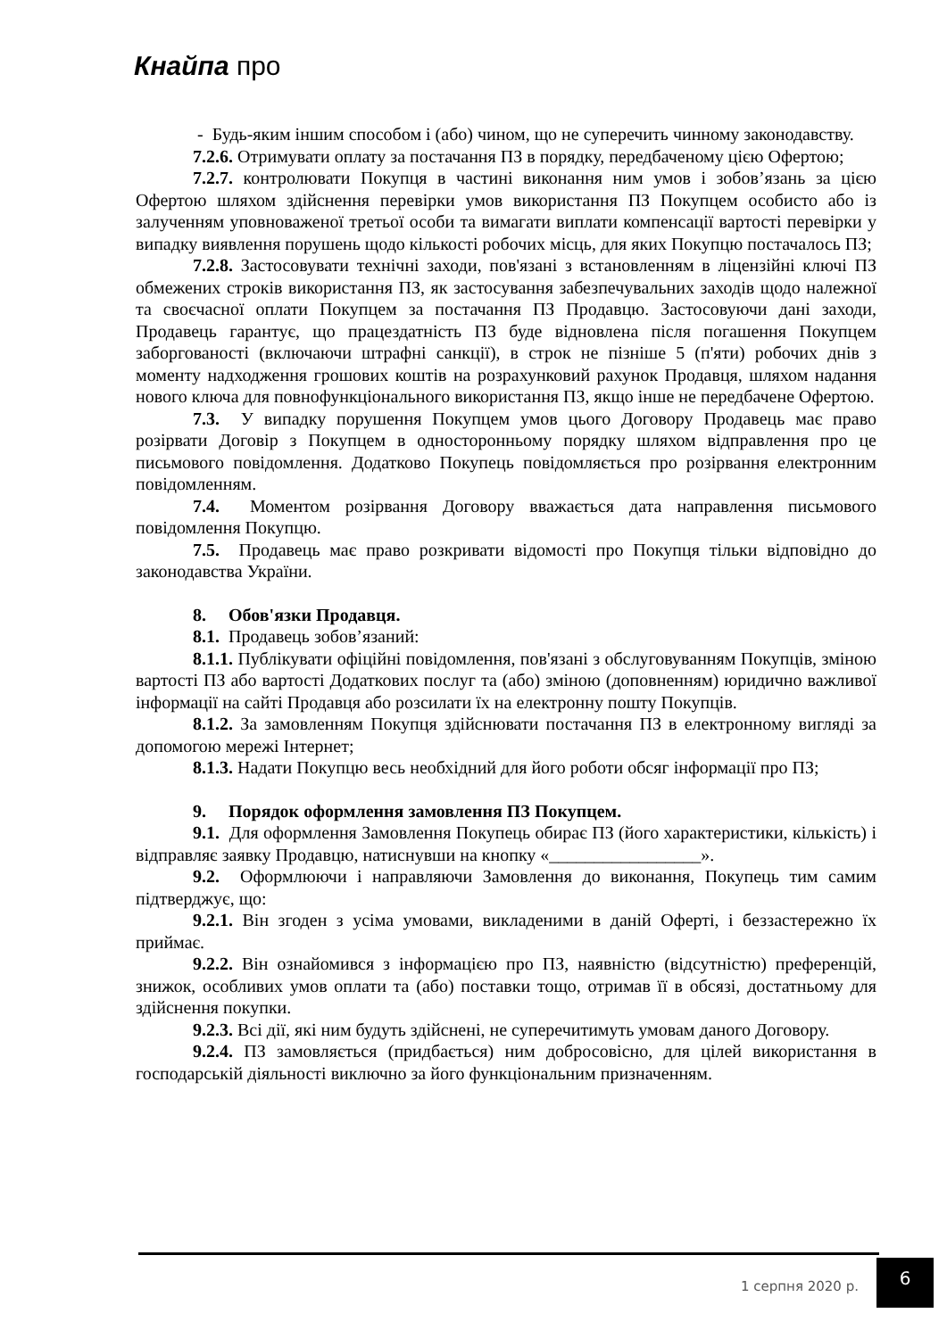Кнайпа про
- Будь-яким іншим способом і (або) чином, що не суперечить чинному законодавству.
7.2.6. Отримувати оплату за постачання ПЗ в порядку, передбаченому цією Офертою;
7.2.7. контролювати Покупця в частині виконання ним умов і зобов’язань за цією Офертою шляхом здійснення перевірки умов використання ПЗ Покупцем особисто або із залученням уповноваженої третьої особи та вимагати виплати компенсації вартості перевірки у випадку виявлення порушень щодо кількості робочих місць, для яких Покупцю постачалось ПЗ;
7.2.8. Застосовувати технічні заходи, пов'язані з встановленням в ліцензійні ключі ПЗ обмежених строків використання ПЗ, як застосування забезпечувальних заходів щодо належної та своєчасної оплати Покупцем за постачання ПЗ Продавцю. Застосовуючи дані заходи, Продавець гарантує, що працездатність ПЗ буде відновлена після погашення Покупцем заборгованості (включаючи штрафні санкції), в строк не пізніше 5 (п'яти) робочих днів з моменту надходження грошових коштів на розрахунковий рахунок Продавця, шляхом надання нового ключа для повнофункціонального використання ПЗ, якщо інше не передбачене Офертою.
7.3. У випадку порушення Покупцем умов цього Договору Продавець має право розірвати Договір з Покупцем в односторонньому порядку шляхом відправлення про це письмового повідомлення. Додатково Покупець повідомляється про розірвання електронним повідомленням.
7.4. Моментом розірвання Договору вважається дата направлення письмового повідомлення Покупцю.
7.5. Продавець має право розкривати відомості про Покупця тільки відповідно до законодавства України.
8. Обов'язки Продавця.
8.1. Продавець зобов’язаний:
8.1.1. Публікувати офіційні повідомлення, пов'язані з обслуговуванням Покупців, зміною вартості ПЗ або вартості Додаткових послуг та (або) зміною (доповненням) юридично важливої інформації на сайті Продавця або розсилати їх на електронну пошту Покупців.
8.1.2. За замовленням Покупця здійснювати постачання ПЗ в електронному вигляді за допомогою мережі Інтернет;
8.1.3. Надати Покупцю весь необхідний для його роботи обсяг інформації про ПЗ;
9. Порядок оформлення замовлення ПЗ Покупцем.
9.1. Для оформлення Замовлення Покупець обирає ПЗ (його характеристики, кількість) і відправляє заявку Продавцю, натиснувши на кнопку «_________________».
9.2. Оформлюючи і направляючи Замовлення до виконання, Покупець тим самим підтверджує, що:
9.2.1. Він згоден з усіма умовами, викладеними в даній Оферті, і беззастережно їх приймає.
9.2.2. Він ознайомився з інформацією про ПЗ, наявністю (відсутністю) преференцій, знижок, особливих умов оплати та (або) поставки тощо, отримав її в обсязі, достатньому для здійснення покупки.
9.2.3. Всі дії, які ним будуть здійснені, не суперечитимуть умовам даного Договору.
9.2.4. ПЗ замовляється (придбається) ним добросовісно, для цілей використання в господарській діяльності виключно за його функціональним призначенням.
1 серпня 2020 р.
6